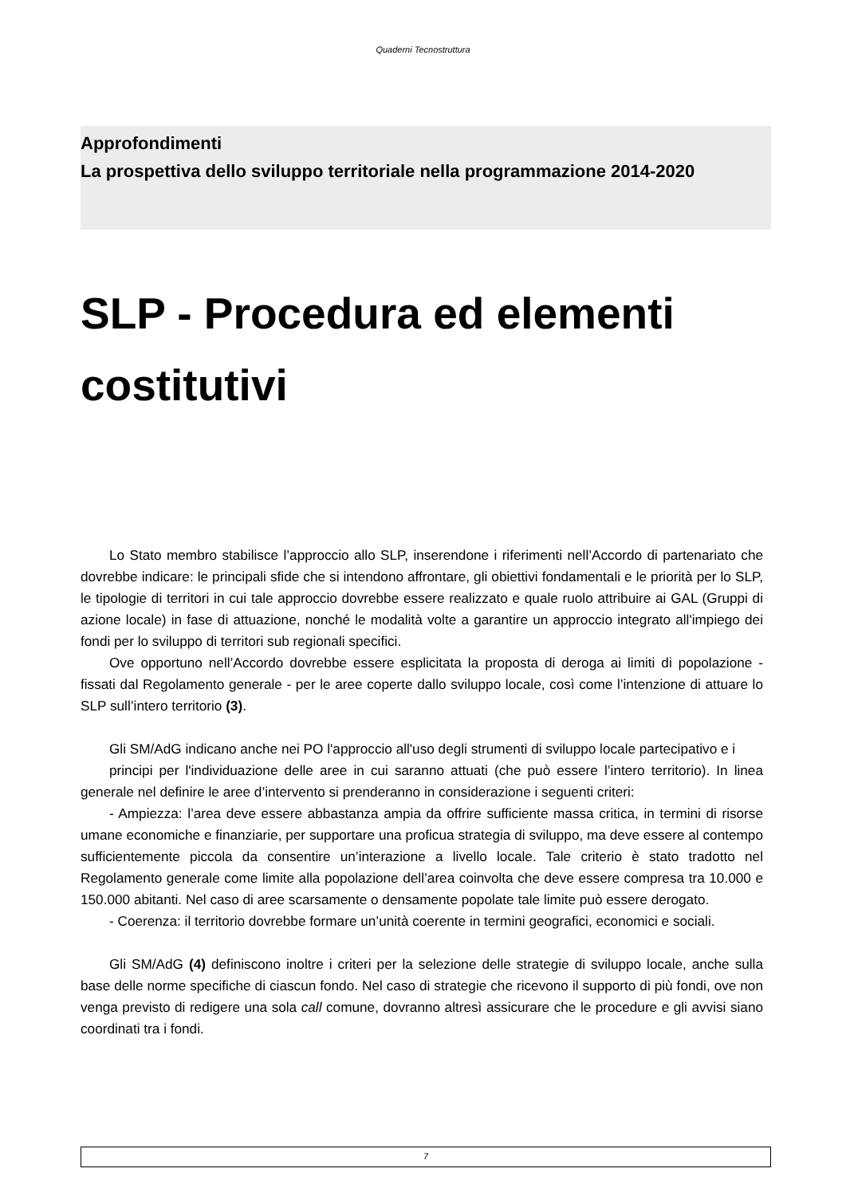Quaderni Tecnostruttura
Approfondimenti
La prospettiva dello sviluppo territoriale nella programmazione 2014-2020
SLP - Procedura ed elementi costitutivi
Lo Stato membro stabilisce l’approccio allo SLP, inserendone i riferimenti nell’Accordo di partenariato che dovrebbe indicare: le principali sfide che si intendono affrontare, gli obiettivi fondamentali e le priorità per lo SLP, le tipologie di territori in cui tale approccio dovrebbe essere realizzato e quale ruolo attribuire ai GAL (Gruppi di azione locale) in fase di attuazione, nonché le modalità volte a garantire un approccio integrato all'impiego dei fondi per lo sviluppo di territori sub regionali specifici.
Ove opportuno nell’Accordo dovrebbe essere esplicitata la proposta di deroga ai limiti di popolazione - fissati dal Regolamento generale - per le aree coperte dallo sviluppo locale, così come l’intenzione di attuare lo SLP sull’intero territorio (3).
Gli SM/AdG indicano anche nei PO l'approccio all'uso degli strumenti di sviluppo locale partecipativo e i
principi per l'individuazione delle aree in cui saranno attuati (che può essere l’intero territorio). In linea generale nel definire le aree d’intervento si prenderanno in considerazione i seguenti criteri:
- Ampiezza: l’area deve essere abbastanza ampia da offrire sufficiente massa critica, in termini di risorse umane economiche e finanziarie, per supportare una proficua strategia di sviluppo, ma deve essere al contempo sufficientemente piccola da consentire un’interazione a livello locale. Tale criterio è stato tradotto nel Regolamento generale come limite alla popolazione dell’area coinvolta che deve essere compresa tra 10.000 e 150.000 abitanti. Nel caso di aree scarsamente o densamente popolate tale limite può essere derogato.
- Coerenza: il territorio dovrebbe formare un’unità coerente in termini geografici, economici e sociali.
Gli SM/AdG (4) definiscono inoltre i criteri per la selezione delle strategie di sviluppo locale, anche sulla base delle norme specifiche di ciascun fondo. Nel caso di strategie che ricevono il supporto di più fondi, ove non venga previsto di redigere una sola call comune, dovranno altresì assicurare che le procedure e gli avvisi siano coordinati tra i fondi.
7